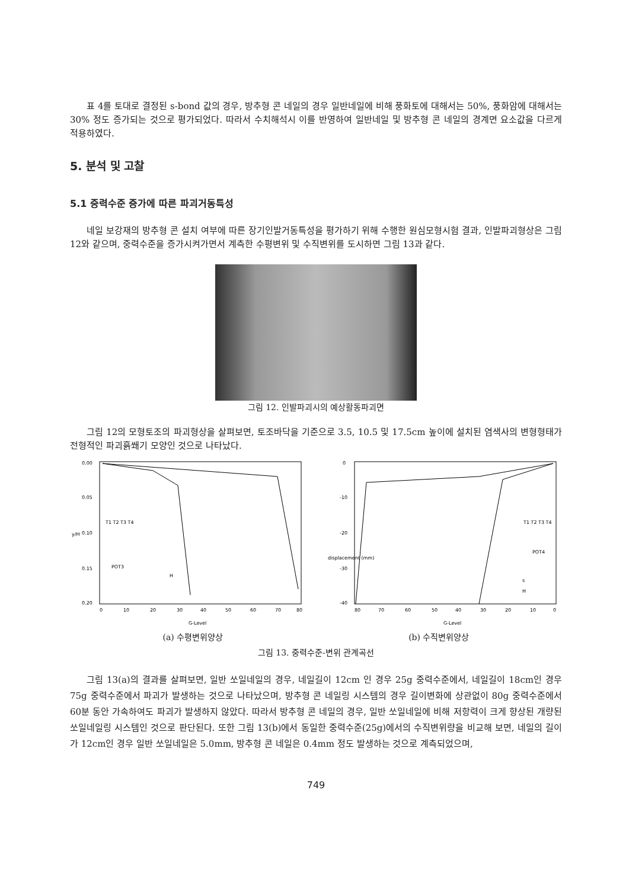표 4를 토대로 결정된 s-bond 값의 경우, 방추형 콘 네일의 경우 일반네일에 비해 풍화토에 대해서는 50%, 풍화암에 대해서는 30% 정도 증가되는 것으로 평가되었다. 따라서 수치해석시 이를 반영하여 일반네일 및 방추형 콘 네일의 경계면 요소값을 다르게 적용하였다.
5. 분석 및 고찰
5.1 중력수준 증가에 따른 파괴거동특성
네일 보강재의 방추형 콘 설치 여부에 따른 장기인발거동특성을 평가하기 위해 수행한 원심모형시험 결과, 인발파괴형상은 그림 12와 같으며, 중력수준을 증가시켜가면서 계측한 수평변위 및 수직변위를 도시하면 그림 13과 같다.
그림 12. 인발파괴시의 예상활동파괴면
그림 12의 모형토조의 파괴형상을 살펴보면, 토조바닥을 기준으로 3.5, 10.5 및 17.5cm 높이에 설치된 염색사의 변형형태가 전형적인 파괴흙쐐기 모양인 것으로 나타났다.
0.00
0.05
0.10
0.15
0.20
y/H
T1 T2 T3 T4
POT3
H
0
10
20
30
40
50
60
70
80
G-Level
0
-10
-20
-30
-40
displacement (mm)
T1 T2 T3 T4
POT4
s
H
80
70
60
50
40
30
20
10
0
G-Level
(a) 수평변위양상 (b) 수직변위양상
그림 13. 중력수준-변위 관계곡선
그림 13(a)의 결과를 살펴보면, 일반 쏘일네일의 경우, 네일길이 12cm 인 경우 25g 중력수준에서, 네일길이 18cm인 경우 75g 중력수준에서 파괴가 발생하는 것으로 나타났으며, 방추형 콘 네일링 시스템의 경우 길이변화에 상관없이 80g 중력수준에서 60분 동안 가속하여도 파괴가 발생하지 않았다. 따라서 방추형 콘 네일의 경우, 일반 쏘일네일에 비해 저항력이 크게 향상된 개량된 쏘일네일링 시스템인 것으로 판단된다. 또한 그림 13(b)에서 동일한 중력수준(25g)에서의 수직변위량을 비교해 보면, 네일의 길이가 12cm인 경우 일반 쏘일네일은 5.0mm, 방추형 콘 네일은 0.4mm 정도 발생하는 것으로 계측되었으며,
749